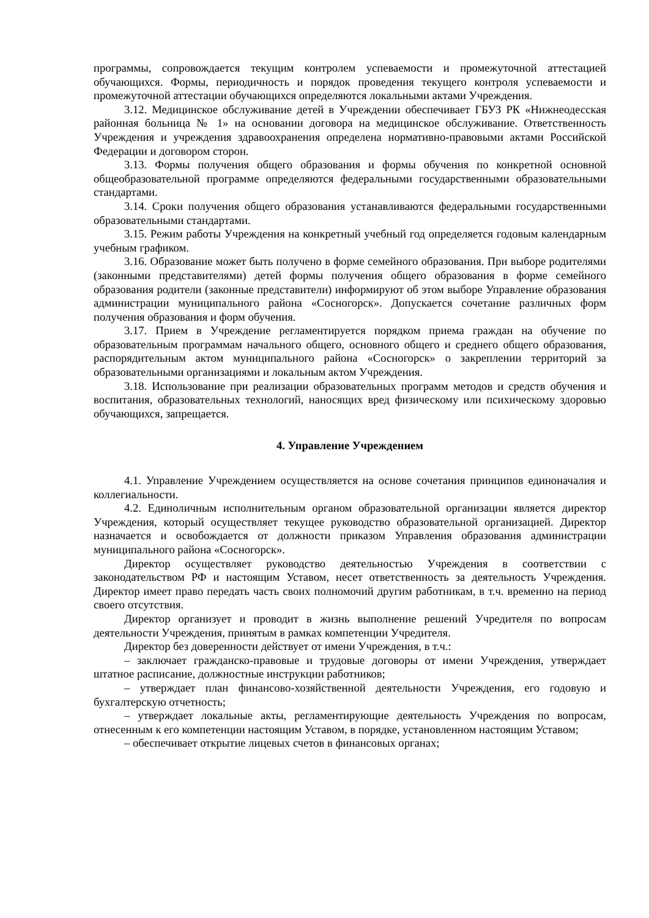программы, сопровождается текущим контролем успеваемости и промежуточной аттестацией обучающихся. Формы, периодичность и порядок проведения текущего контроля успеваемости и промежуточной аттестации обучающихся определяются локальными актами Учреждения.
3.12. Медицинское обслуживание детей в Учреждении обеспечивает ГБУЗ РК «Нижнеодесская районная больница № 1» на основании договора на медицинское обслуживание. Ответственность Учреждения и учреждения здравоохранения определена нормативно-правовыми актами Российской Федерации и договором сторон.
3.13. Формы получения общего образования и формы обучения по конкретной основной общеобразовательной программе определяются федеральными государственными образовательными стандартами.
3.14. Сроки получения общего образования устанавливаются федеральными государственными образовательными стандартами.
3.15. Режим работы Учреждения на конкретный учебный год определяется годовым календарным учебным графиком.
3.16. Образование может быть получено в форме семейного образования. При выборе родителями (законными представителями) детей формы получения общего образования в форме семейного образования родители (законные представители) информируют об этом выборе Управление образования администрации муниципального района «Сосногорск». Допускается сочетание различных форм получения образования и форм обучения.
3.17. Прием в Учреждение регламентируется порядком приема граждан на обучение по образовательным программам начального общего, основного общего и среднего общего образования, распорядительным актом муниципального района «Сосногорск» о закреплении территорий за образовательными организациями и локальным актом Учреждения.
3.18. Использование при реализации образовательных программ методов и средств обучения и воспитания, образовательных технологий, наносящих вред физическому или психическому здоровью обучающихся, запрещается.
4. Управление Учреждением
4.1. Управление Учреждением осуществляется на основе сочетания принципов единоначалия и коллегиальности.
4.2. Единоличным исполнительным органом образовательной организации является директор Учреждения, который осуществляет текущее руководство образовательной организацией. Директор назначается и освобождается от должности приказом Управления образования администрации муниципального района «Сосногорск».
Директор осуществляет руководство деятельностью Учреждения в соответствии с законодательством РФ и настоящим Уставом, несет ответственность за деятельность Учреждения. Директор имеет право передать часть своих полномочий другим работникам, в т.ч. временно на период своего отсутствия.
Директор организует и проводит в жизнь выполнение решений Учредителя по вопросам деятельности Учреждения, принятым в рамках компетенции Учредителя.
Директор без доверенности действует от имени Учреждения, в т.ч.:
– заключает гражданско-правовые и трудовые договоры от имени Учреждения, утверждает штатное расписание, должностные инструкции работников;
– утверждает план финансово-хозяйственной деятельности Учреждения, его годовую и бухгалтерскую отчетность;
– утверждает локальные акты, регламентирующие деятельность Учреждения по вопросам, отнесенным к его компетенции настоящим Уставом, в порядке, установленном настоящим Уставом;
– обеспечивает открытие лицевых счетов в финансовых органах;